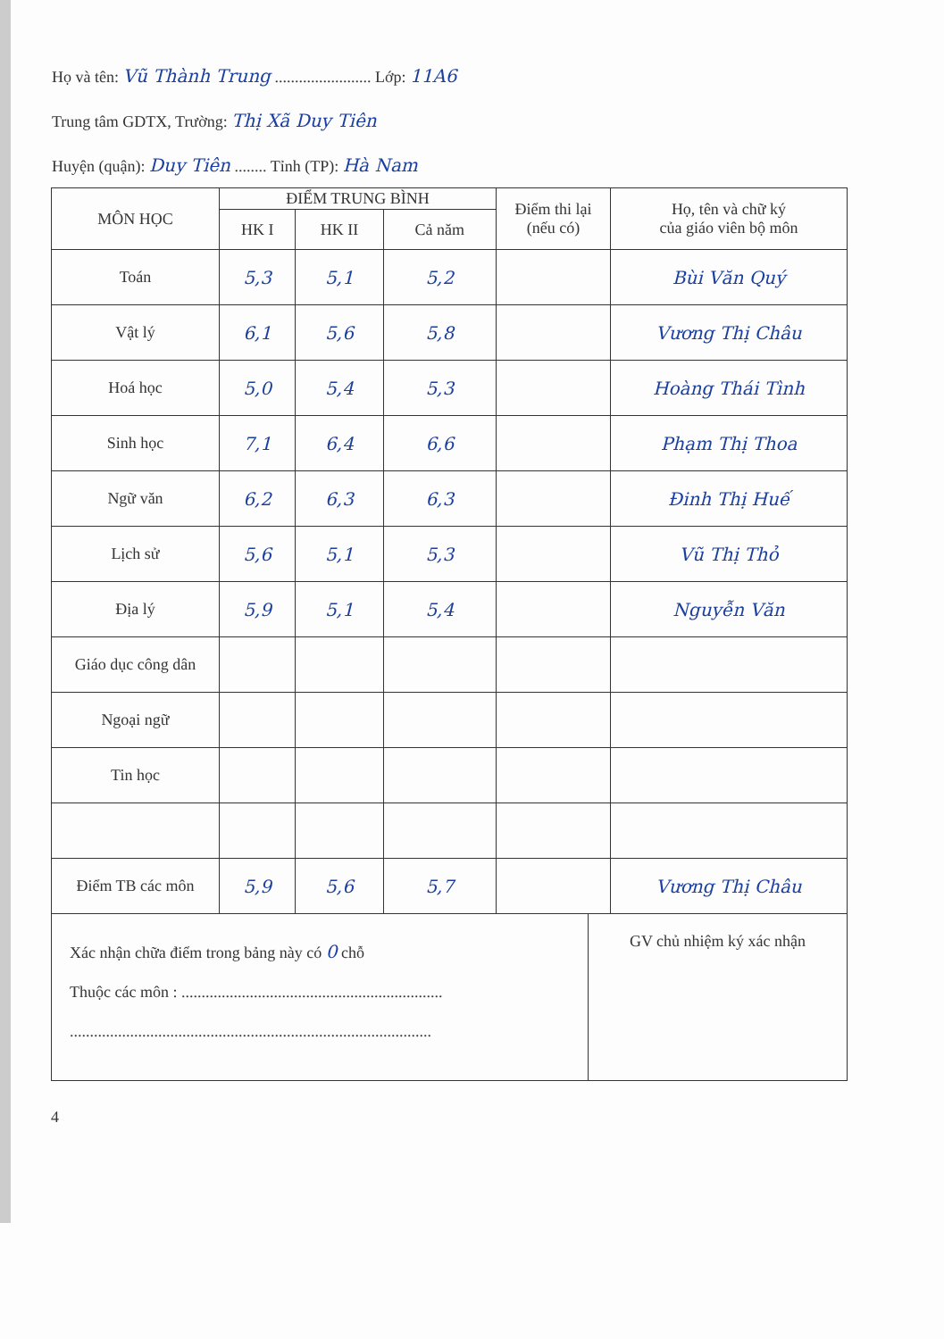Họ và tên: Vũ Thành Trung ........................ Lớp: 11A6
Trung tâm GDTX, Trường: Thị Xã Duy Tiên
Huyện (quận): Duy Tiên ........ Tỉnh (TP): Hà Nam
| MÔN HỌC | ĐIỂM TRUNG BÌNH | | | Điểm thi lại (nếu có) | Họ, tên và chữ ký của giáo viên bộ môn |
| --- | --- | --- | --- | --- | --- |
| | HK I | HK II | Cả năm | | |
| Toán | 5,3 | 5,1 | 5,2 | | Bùi Văn Quý |
| Vật lý | 6,1 | 5,6 | 5,8 | | Vương Thị Châu |
| Hoá học | 5,0 | 5,4 | 5,3 | | Hoàng Thái Tình |
| Sinh học | 7,1 | 6,4 | 6,6 | | Phạm Thị Thoa |
| Ngữ văn | 6,2 | 6,3 | 6,3 | | Đinh Thị Huế |
| Lịch sử | 5,6 | 5,1 | 5,3 | | Vũ Thị Thỏ |
| Địa lý | 5,9 | 5,1 | 5,4 | | Nguyễn Văn |
| Giáo dục công dân | | | | | |
| Ngoại ngữ | | | | | |
| Tin học | | | | | |
| Điểm TB các môn | 5,9 | 5,6 | 5,7 | | Vương Thị Châu |
Xác nhận chữa điểm trong bảng này có 0 chỗ
Thuộc các môn : .................................................................
..........................................................................................
GV chủ nhiệm ký xác nhận
4